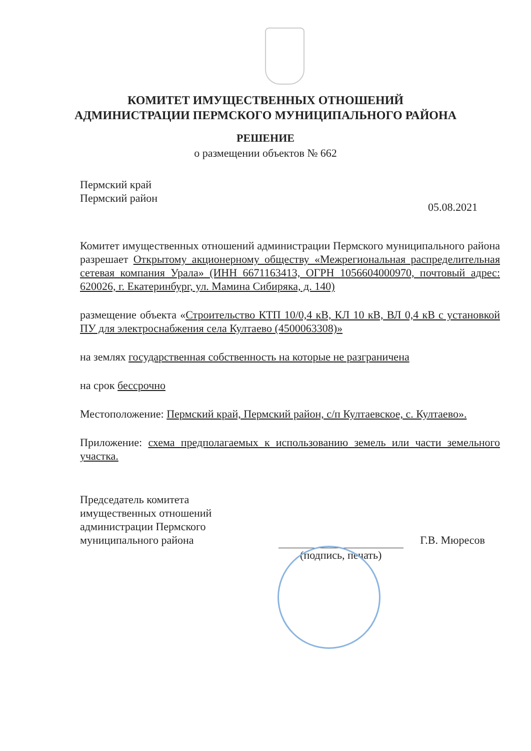КОМИТЕТ ИМУЩЕСТВЕННЫХ ОТНОШЕНИЙ
АДМИНИСТРАЦИИ ПЕРМСКОГО МУНИЦИПАЛЬНОГО РАЙОНА
РЕШЕНИЕ
о размещении объектов № 662
Пермский край
Пермский район
05.08.2021
Комитет имущественных отношений администрации Пермского муниципального района разрешает Открытому акционерному обществу «Межрегиональная распределительная сетевая компания Урала» (ИНН 6671163413, ОГРН 1056604000970, почтовый адрес: 620026, г. Екатеринбург, ул. Мамина Сибиряка, д. 140)
размещение объекта «Строительство КТП 10/0,4 кВ, КЛ 10 кВ, ВЛ 0,4 кВ с установкой ПУ для электроснабжения села Култаево (4500063308)»
на землях государственная собственность на которые не разграничена
на срок бессрочно
Местоположение: Пермский край, Пермский район, с/п Култаевское, с. Култаево».
Приложение: схема предполагаемых к использованию земель или части земельного участка.
Председатель комитета
имущественных отношений
администрации Пермского
муниципального района
(подпись, печать)
Г.В. Мюресов